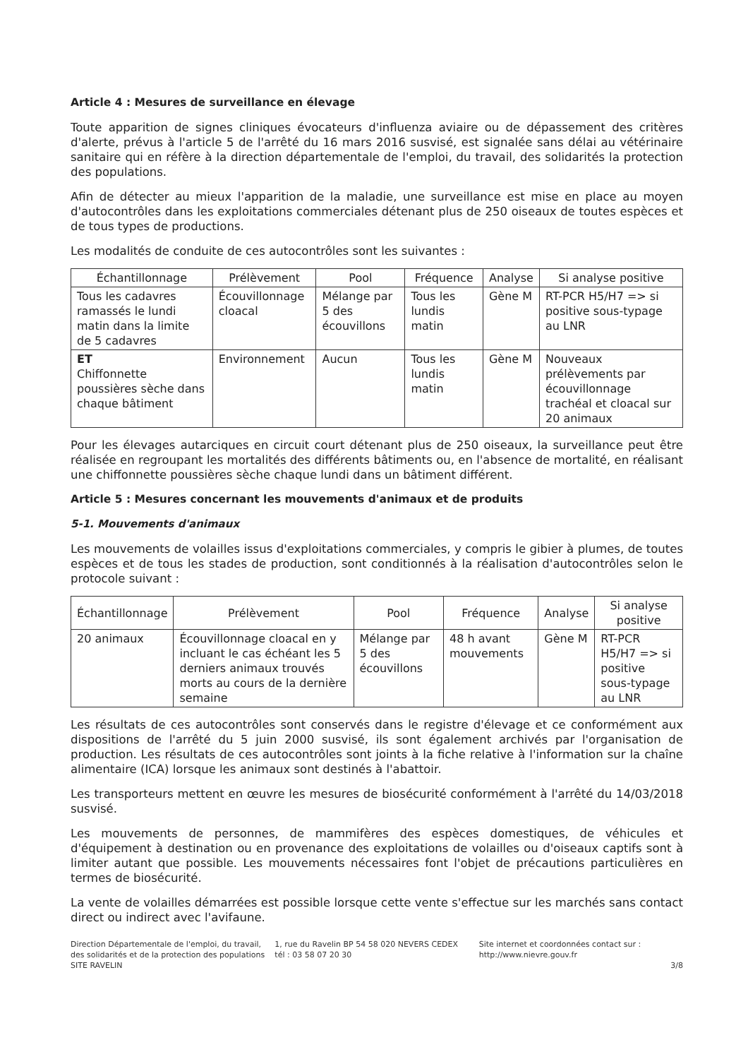Article 4 : Mesures de surveillance en élevage
Toute apparition de signes cliniques évocateurs d'influenza aviaire ou de dépassement des critères d'alerte, prévus à l'article 5 de l'arrêté du 16 mars 2016 susvisé, est signalée sans délai au vétérinaire sanitaire qui en réfère à la direction départementale de l'emploi, du travail, des solidarités la protection des populations.
Afin de détecter au mieux l'apparition de la maladie, une surveillance est mise en place au moyen d'autocontrôles dans les exploitations commerciales détenant plus de 250 oiseaux de toutes espèces et de tous types de productions.
Les modalités de conduite de ces autocontrôles sont les suivantes :
| Échantillonnage | Prélèvement | Pool | Fréquence | Analyse | Si analyse positive |
| --- | --- | --- | --- | --- | --- |
| Tous les cadavres ramassés le lundi matin dans la limite de 5 cadavres | Écouvillonnage cloacal | Mélange par 5 des écouvillons | Tous les lundis matin | Gène M | RT-PCR H5/H7 => si positive sous-typage au LNR |
| ET Chiffonnette poussières sèche dans chaque bâtiment | Environnement | Aucun | Tous les lundis matin | Gène M | Nouveaux prélèvements par écouvillonnage trachéal et cloacal sur 20 animaux |
Pour les élevages autarciques en circuit court détenant plus de 250 oiseaux, la surveillance peut être réalisée en regroupant les mortalités des différents bâtiments ou, en l'absence de mortalité, en réalisant une chiffonnette poussières sèche chaque lundi dans un bâtiment différent.
Article 5 : Mesures concernant les mouvements d'animaux et de produits
5-1. Mouvements d'animaux
Les mouvements de volailles issus d'exploitations commerciales, y compris le gibier à plumes, de toutes espèces et de tous les stades de production, sont conditionnés à la réalisation d'autocontrôles selon le protocole suivant :
| Échantillonnage | Prélèvement | Pool | Fréquence | Analyse | Si analyse positive |
| --- | --- | --- | --- | --- | --- |
| 20 animaux | Écouvillonnage cloacal en y incluant le cas échéant les 5 derniers animaux trouvés morts au cours de la dernière semaine | Mélange par 5 des écouvillons | 48 h avant mouvements | Gène M | RT-PCR H5/H7 => si positive sous-typage au LNR |
Les résultats de ces autocontrôles sont conservés dans le registre d'élevage et ce conformément aux dispositions de l'arrêté du 5 juin 2000 susvisé, ils sont également archivés par l'organisation de production. Les résultats de ces autocontrôles sont joints à la fiche relative à l'information sur la chaîne alimentaire (ICA) lorsque les animaux sont destinés à l'abattoir.
Les transporteurs mettent en œuvre les mesures de biosécurité conformément à l'arrêté du 14/03/2018 susvisé.
Les mouvements de personnes, de mammifères des espèces domestiques, de véhicules et d'équipement à destination ou en provenance des exploitations de volailles ou d'oiseaux captifs sont à limiter autant que possible. Les mouvements nécessaires font l'objet de précautions particulières en termes de biosécurité.
La vente de volailles démarrées est possible lorsque cette vente s'effectue sur les marchés sans contact direct ou indirect avec l'avifaune.
Direction Départementale de l'emploi, du travail, des solidarités et de la protection des populations
SITE RAVELIN
1, rue du Ravelin BP 54 58 020 NEVERS CEDEX
tél : 03 58 07 20 30
Site internet et coordonnées contact sur :
http://www.nievre.gouv.fr
3/8